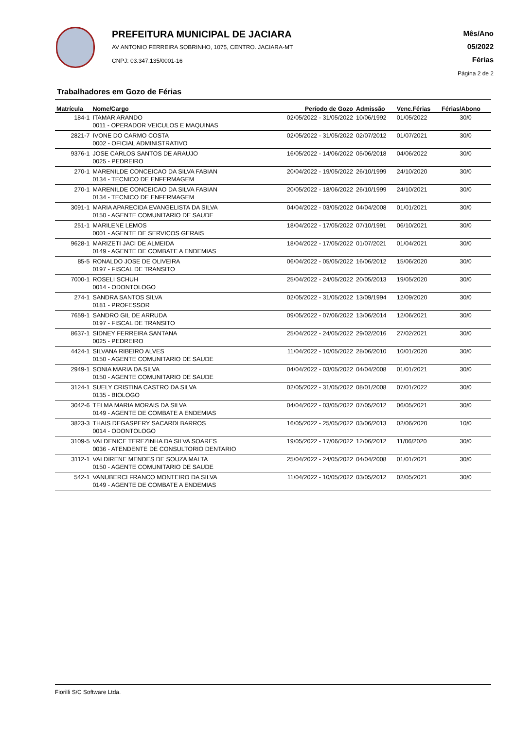PREFEITURA MUNICIPAL DE JACIARA
AV ANTONIO FERREIRA SOBRINHO, 1075, CENTRO. JACIARA-MT
CNPJ: 03.347.135/0001-16
Mês/Ano
05/2022
Férias
Página 2 de 2
Trabalhadores em Gozo de Férias
| Matrícula | Nome/Cargo | Período de Gozo | Admissão | Venc.Férias | Férias/Abono |
| --- | --- | --- | --- | --- | --- |
| 184-1 | ITAMAR ARANDO 0011 - OPERADOR VEICULOS E MAQUINAS | 02/05/2022 - 31/05/2022 | 10/06/1992 | 01/05/2022 | 30/0 |
| 2821-7 | IVONE DO CARMO COSTA 0002 - OFICIAL ADMINISTRATIVO | 02/05/2022 - 31/05/2022 | 02/07/2012 | 01/07/2021 | 30/0 |
| 9376-1 | JOSE CARLOS SANTOS DE ARAUJO 0025 - PEDREIRO | 16/05/2022 - 14/06/2022 | 05/06/2018 | 04/06/2022 | 30/0 |
| 270-1 | MARENILDE CONCEICAO DA SILVA FABIAN 0134 - TECNICO DE ENFERMAGEM | 20/04/2022 - 19/05/2022 | 26/10/1999 | 24/10/2020 | 30/0 |
| 270-1 | MARENILDE CONCEICAO DA SILVA FABIAN 0134 - TECNICO DE ENFERMAGEM | 20/05/2022 - 18/06/2022 | 26/10/1999 | 24/10/2021 | 30/0 |
| 3091-1 | MARIA APARECIDA EVANGELISTA DA SILVA 0150 - AGENTE COMUNITARIO DE SAUDE | 04/04/2022 - 03/05/2022 | 04/04/2008 | 01/01/2021 | 30/0 |
| 251-1 | MARILENE LEMOS 0001 - AGENTE DE SERVICOS GERAIS | 18/04/2022 - 17/05/2022 | 07/10/1991 | 06/10/2021 | 30/0 |
| 9628-1 | MARIZETI JACI DE ALMEIDA 0149 - AGENTE DE COMBATE A ENDEMIAS | 18/04/2022 - 17/05/2022 | 01/07/2021 | 01/04/2021 | 30/0 |
| 85-5 | RONALDO JOSE DE OLIVEIRA 0197 - FISCAL DE TRANSITO | 06/04/2022 - 05/05/2022 | 16/06/2012 | 15/06/2020 | 30/0 |
| 7000-1 | ROSELI SCHUH 0014 - ODONTOLOGO | 25/04/2022 - 24/05/2022 | 20/05/2013 | 19/05/2020 | 30/0 |
| 274-1 | SANDRA SANTOS SILVA 0181 - PROFESSOR | 02/05/2022 - 31/05/2022 | 13/09/1994 | 12/09/2020 | 30/0 |
| 7659-1 | SANDRO GIL DE ARRUDA 0197 - FISCAL DE TRANSITO | 09/05/2022 - 07/06/2022 | 13/06/2014 | 12/06/2021 | 30/0 |
| 8637-1 | SIDNEY FERREIRA SANTANA 0025 - PEDREIRO | 25/04/2022 - 24/05/2022 | 29/02/2016 | 27/02/2021 | 30/0 |
| 4424-1 | SILVANA RIBEIRO ALVES 0150 - AGENTE COMUNITARIO DE SAUDE | 11/04/2022 - 10/05/2022 | 28/06/2010 | 10/01/2020 | 30/0 |
| 2949-1 | SONIA MARIA DA SILVA 0150 - AGENTE COMUNITARIO DE SAUDE | 04/04/2022 - 03/05/2022 | 04/04/2008 | 01/01/2021 | 30/0 |
| 3124-1 | SUELY CRISTINA CASTRO DA SILVA 0135 - BIOLOGO | 02/05/2022 - 31/05/2022 | 08/01/2008 | 07/01/2022 | 30/0 |
| 3042-6 | TELMA MARIA MORAIS DA SILVA 0149 - AGENTE DE COMBATE A ENDEMIAS | 04/04/2022 - 03/05/2022 | 07/05/2012 | 06/05/2021 | 30/0 |
| 3823-3 | THAIS DEGASPERY SACARDI BARROS 0014 - ODONTOLOGO | 16/05/2022 - 25/05/2022 | 03/06/2013 | 02/06/2020 | 10/0 |
| 3109-5 | VALDENICE TEREZINHA DA SILVA SOARES 0036 - ATENDENTE DE CONSULTORIO DENTARIO | 19/05/2022 - 17/06/2022 | 12/06/2012 | 11/06/2020 | 30/0 |
| 3112-1 | VALDIRENE MENDES DE SOUZA MALTA 0150 - AGENTE COMUNITARIO DE SAUDE | 25/04/2022 - 24/05/2022 | 04/04/2008 | 01/01/2021 | 30/0 |
| 542-1 | VANUBERCI FRANCO MONTEIRO DA SILVA 0149 - AGENTE DE COMBATE A ENDEMIAS | 11/04/2022 - 10/05/2022 | 03/05/2012 | 02/05/2021 | 30/0 |
Fiorilli S/C Software Ltda.